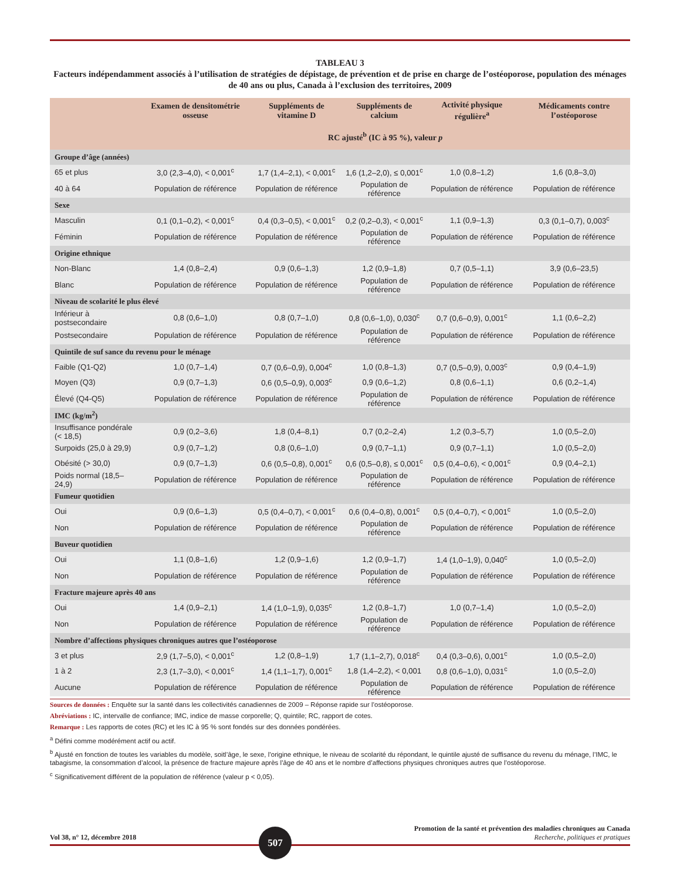TABLEAU 3
Facteurs indépendamment associés à l’utilisation de stratégies de dépistage, de prévention et de prise en charge de l’ostéoporose, population des ménages de 40 ans ou plus, Canada à l’exclusion des territoires, 2009
| | Examen de densitométrie osseuse | Suppléments de vitamine D | Suppléments de calcium | Activité physique régulière<sup>a</sup> | Médicaments contre l’ostéoporose |
| --- | --- | --- | --- | --- | --- |
| | RC ajusté<sup>b</sup> (IC à 95 %), valeur p | | | | |
| Groupe d’âge (années) | | | | | |
| 65 et plus | 3,0 (2,3–4,0), < 0,001<sup>c</sup> | 1,7 (1,4–2,1), < 0,001<sup>c</sup> | 1,6 (1,2–2,0), ≤ 0,001<sup>c</sup> | 1,0 (0,8–1,2) | 1,6 (0,8–3,0) |
| 40 à 64 | Population de référence | Population de référence | Population de référence | Population de référence | Population de référence |
| Sexe | | | | | |
| Masculin | 0,1 (0,1–0,2), < 0,001<sup>c</sup> | 0,4 (0,3–0,5), < 0,001<sup>c</sup> | 0,2 (0,2–0,3), < 0,001<sup>c</sup> | 1,1 (0,9–1,3) | 0,3 (0,1–0,7), 0,003<sup>c</sup> |
| Féminin | Population de référence | Population de référence | Population de référence | Population de référence | Population de référence |
| Origine ethnique | | | | | |
| Non-Blanc | 1,4 (0,8–2,4) | 0,9 (0,6–1,3) | 1,2 (0,9–1,8) | 0,7 (0,5–1,1) | 3,9 (0,6–23,5) |
| Blanc | Population de référence | Population de référence | Population de référence | Population de référence | Population de référence |
| Niveau de scolarité le plus élevé | | | | | |
| Inférieur à postsecondaire | 0,8 (0,6–1,0) | 0,8 (0,7–1,0) | 0,8 (0,6–1,0), 0,030<sup>c</sup> | 0,7 (0,6–0,9), 0,001<sup>c</sup> | 1,1 (0,6–2,2) |
| Postsecondaire | Population de référence | Population de référence | Population de référence | Population de référence | Population de référence |
| Quintile de suf sance du revenu pour le ménage | | | | | |
| Faible (Q1-Q2) | 1,0 (0,7–1,4) | 0,7 (0,6–0,9), 0,004<sup>c</sup> | 1,0 (0,8–1,3) | 0,7 (0,5–0,9), 0,003<sup>c</sup> | 0,9 (0,4–1,9) |
| Moyen (Q3) | 0,9 (0,7–1,3) | 0,6 (0,5–0,9), 0,003<sup>c</sup> | 0,9 (0,6–1,2) | 0,8 (0,6–1,1) | 0,6 (0,2–1,4) |
| Élevé (Q4-Q5) | Population de référence | Population de référence | Population de référence | Population de référence | Population de référence |
| IMC (kg/m<sup>2</sup>) | | | | | |
| Insuffisance pondérale (< 18,5) | 0,9 (0,2–3,6) | 1,8 (0,4–8,1) | 0,7 (0,2–2,4) | 1,2 (0,3–5,7) | 1,0 (0,5–2,0) |
| Surpoids (25,0 à 29,9) | 0,9 (0,7–1,2) | 0,8 (0,6–1,0) | 0,9 (0,7–1,1) | 0,9 (0,7–1,1) | 1,0 (0,5–2,0) |
| Obésité (> 30,0) | 0,9 (0,7–1,3) | 0,6 (0,5–0,8), 0,001<sup>c</sup> | 0,6 (0,5–0,8), ≤ 0,001<sup>c</sup> | 0,5 (0,4–0,6), < 0,001<sup>c</sup> | 0,9 (0,4–2,1) |
| Poids normal (18,5–24,9) | Population de référence | Population de référence | Population de référence | Population de référence | Population de référence |
| Fumeur quotidien | | | | | |
| Oui | 0,9 (0,6–1,3) | 0,5 (0,4–0,7), < 0,001<sup>c</sup> | 0,6 (0,4–0,8), 0,001<sup>c</sup> | 0,5 (0,4–0,7), < 0,001<sup>c</sup> | 1,0 (0,5–2,0) |
| Non | Population de référence | Population de référence | Population de référence | Population de référence | Population de référence |
| Buveur quotidien | | | | | |
| Oui | 1,1 (0,8–1,6) | 1,2 (0,9–1,6) | 1,2 (0,9–1,7) | 1,4 (1,0–1,9), 0,040<sup>c</sup> | 1,0 (0,5–2,0) |
| Non | Population de référence | Population de référence | Population de référence | Population de référence | Population de référence |
| Fracture majeure après 40 ans | | | | | |
| Oui | 1,4 (0,9–2,1) | 1,4 (1,0–1,9), 0,035<sup>c</sup> | 1,2 (0,8–1,7) | 1,0 (0,7–1,4) | 1,0 (0,5–2,0) |
| Non | Population de référence | Population de référence | Population de référence | Population de référence | Population de référence |
| Nombre d’affections physiques chroniques autres que l’ostéoporose | | | | | |
| 3 et plus | 2,9 (1,7–5,0), < 0,001<sup>c</sup> | 1,2 (0,8–1,9) | 1,7 (1,1–2,7), 0,018<sup>c</sup> | 0,4 (0,3–0,6), 0,001<sup>c</sup> | 1,0 (0,5–2,0) |
| 1 à 2 | 2,3 (1,7–3,0), < 0,001<sup>c</sup> | 1,4 (1,1–1,7), 0,001<sup>c</sup> | 1,8 (1,4–2,2), < 0,001 | 0,8 (0,6–1,0), 0,031<sup>c</sup> | 1,0 (0,5–2,0) |
| Aucune | Population de référence | Population de référence | Population de référence | Population de référence | Population de référence |
Sources de données : Enquête sur la santé dans les collectivités canadiennes de 2009 – Réponse rapide sur l’ostéoporose.
Abréviations : IC, intervalle de confiance; IMC, indice de masse corporelle; Q, quintile; RC, rapport de cotes.
Remarque : Les rapports de cotes (RC) et les IC à 95 % sont fondés sur des données pondérées.
<sup>a</sup> Défini comme modérément actif ou actif.
<sup>b</sup> Ajusté en fonction de toutes les variables du modèle, soitl’âge, le sexe, l’origine ethnique, le niveau de scolarité du répondant, le quintile ajusté de suffisance du revenu du ménage, l’IMC, le tabagisme, la consommation d’alcool, la présence de fracture majeure après l’âge de 40 ans et le nombre d’affections physiques chroniques autres que l’ostéoporose.
<sup>c</sup> Significativement différent de la population de référence (valeur p < 0,05).
Vol 38, n° 12, décembre 2018
507
Promotion de la santé et prévention des maladies chroniques au Canada
Recherche, politiques et pratiques